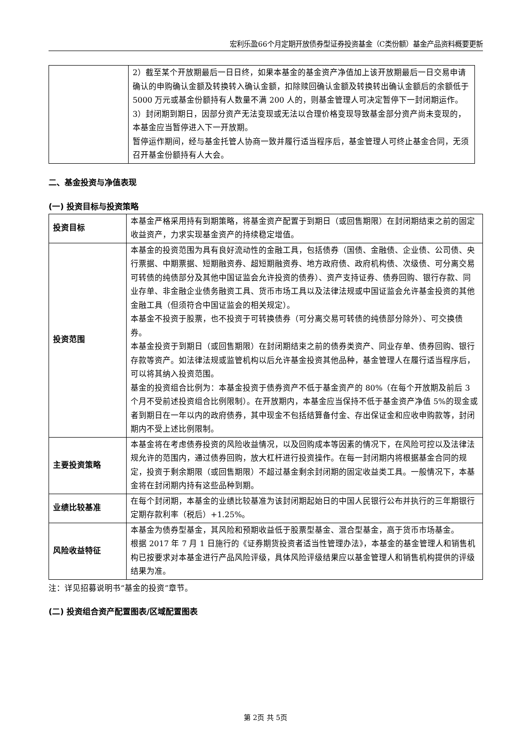宏利乐盈66个月定期开放债券型证券投资基金（C类份额）基金产品资料概要更新
| | 2）截至某个开放期最后一日日终，如果本基金的基金资产净值加上该开放期最后一日交易申请确认的申购确认金额及转换转入确认金额，扣除赎回确认金额及转换转出确认金额后的余额低于 5000 万元或基金份额持有人数量不满 200 人的，则基金管理人可决定暂停下一封闭期运作。 3）封闭期到期日，因部分资产无法变现或无法以合理价格变现导致基金部分资产尚未变现的，本基金应当暂停进入下一开放期。 暂停运作期间，经与基金托管人协商一致并履行适当程序后，基金管理人可终止基金合同，无须召开基金份额持有人大会。 |
二、基金投资与净值表现
(一) 投资目标与投资策略
| 投资目标 | 本基金严格采用持有到期策略，将基金资产配置于到期日（或回售期限）在封闭期结束之前的固定收益资产，力求实现基金资产的持续稳定增值。 |
| 投资范围 | 本基金的投资范围为具有良好流动性的金融工具，包括债券（国债、金融债、企业债、公司债、央行票据、中期票据、短期融资券、超短期融资券、地方政府债、政府机构债、次级债、可分离交易可转债的纯债部分及其他中国证监会允许投资的债券）、资产支持证券、债券回购、银行存款、同业存单、非金融企业债务融资工具、货币市场工具以及法律法规或中国证监会允许基金投资的其他金融工具（但须符合中国证监会的相关规定）。 本基金不投资于股票，也不投资于可转换债券（可分离交易可转债的纯债部分除外）、可交换债券。 本基金投资于到期日（或回售期限）在封闭期结束之前的债券类资产、同业存单、债券回购、银行存款等资产。如法律法规或监管机构以后允许基金投资其他品种，基金管理人在履行适当程序后，可以将其纳入投资范围。 基金的投资组合比例为：本基金投资于债券资产不低于基金资产的 80%（在每个开放期及前后 3 个月不受前述投资组合比例限制）。在开放期内，本基金应当保持不低于基金资产净值 5%的现金或者到期日在一年以内的政府债券，其中现金不包括结算备付金、存出保证金和应收申购款等，封闭期内不受上述比例限制。 |
| 主要投资策略 | 本基金将在考虑债券投资的风险收益情况，以及回购成本等因素的情况下，在风险可控以及法律法规允许的范围内，通过债券回购，放大杠杆进行投资操作。在每一封闭期内将根据基金合同的规定，投资于剩余期限（或回售期限）不超过基金剩余封闭期的固定收益类工具。一般情况下，本基金将在封闭期内持有这些品种到期。 |
| 业绩比较基准 | 在每个封闭期，本基金的业绩比较基准为该封闭期起始日的中国人民银行公布并执行的三年期银行定期存款利率（税后）+1.25%。 |
| 风险收益特征 | 本基金为债券型基金，其风险和预期收益低于股票型基金、混合型基金，高于货币市场基金。 根据 2017 年 7 月 1 日施行的《证券期货投资者适当性管理办法》，本基金的基金管理人和销售机构已按要求对本基金进行产品风险评级，具体风险评级结果应以基金管理人和销售机构提供的评级结果为准。 |
注：详见招募说明书“基金的投资”章节。
(二) 投资组合资产配置图表/区域配置图表
第 2页 共 5页